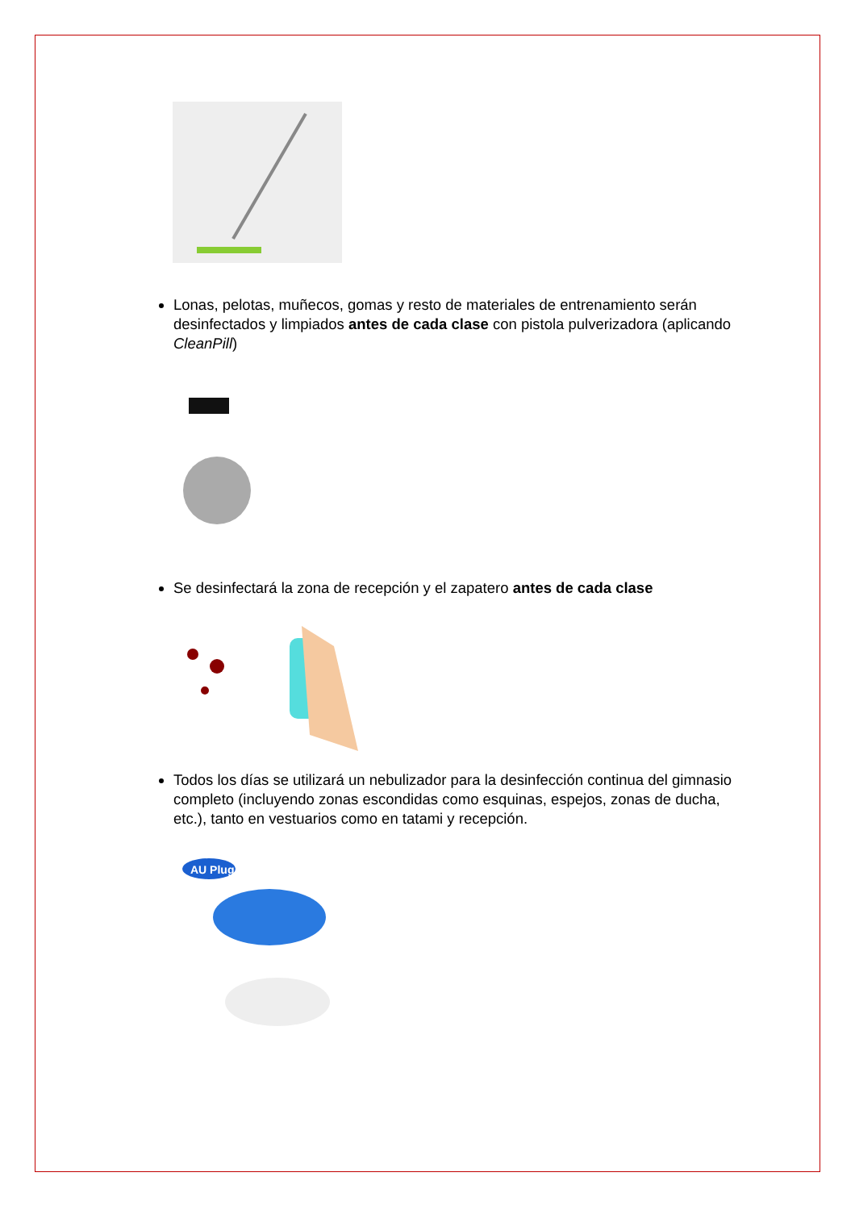Lonas, pelotas, muñecos, gomas y resto de materiales de entrenamiento serán desinfectados y limpiados antes de cada clase con pistola pulverizadora (aplicando CleanPill)
Se desinfectará la zona de recepción y el zapatero antes de cada clase
Todos los días se utilizará un nebulizador para la desinfección continua del gimnasio completo (incluyendo zonas escondidas como esquinas, espejos, zonas de ducha, etc.), tanto en vestuarios como en tatami y recepción.
AU Plug